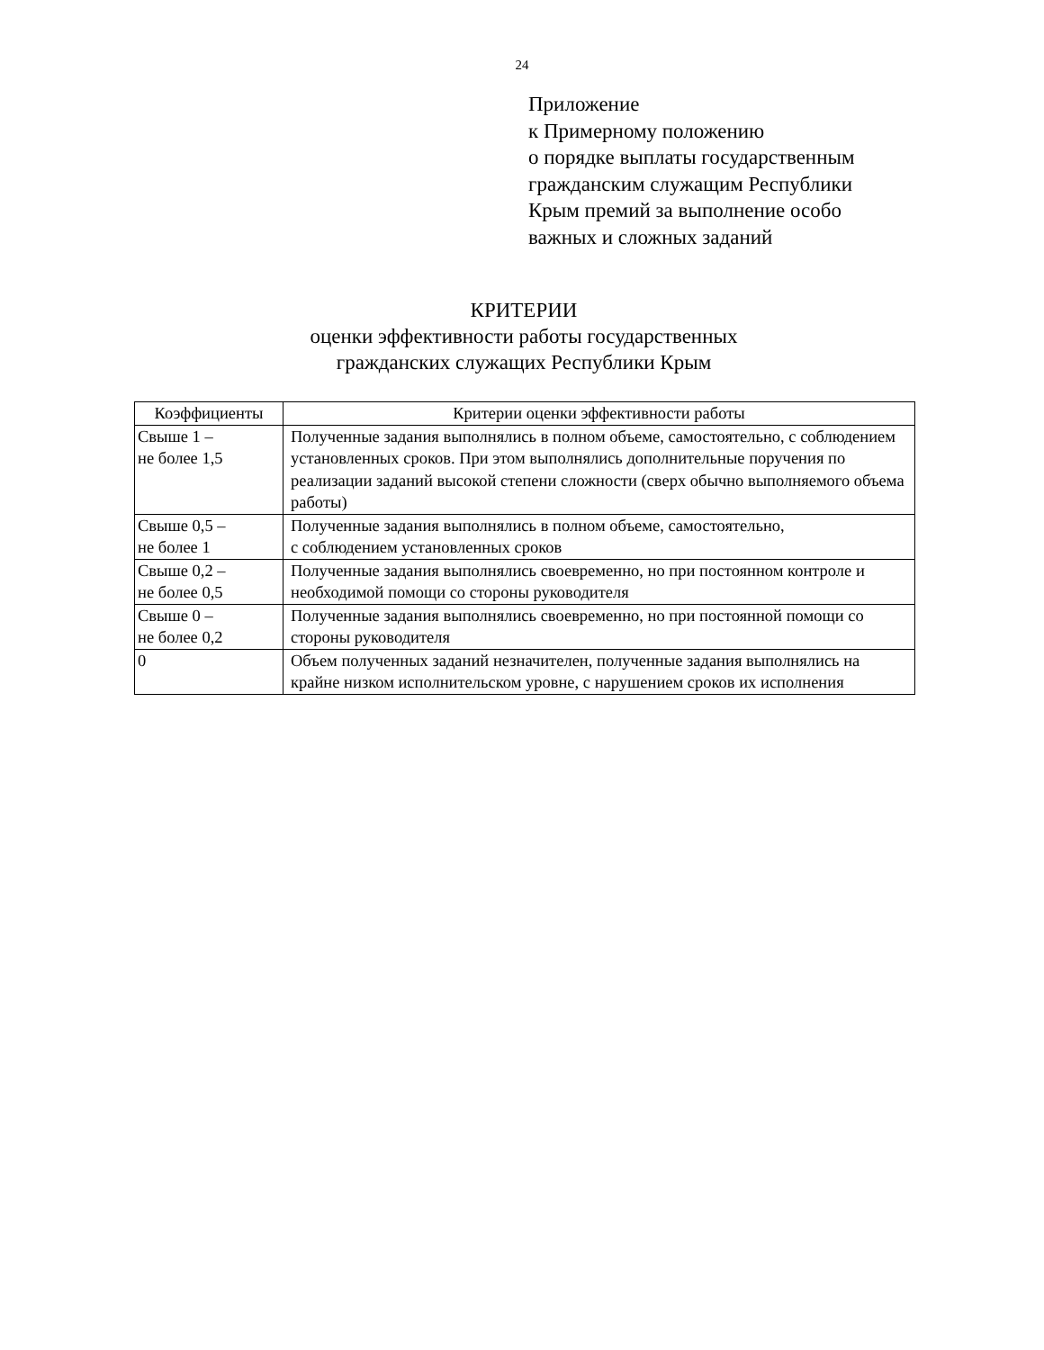24
Приложение
к Примерному положению
о порядке выплаты государственным
гражданским служащим Республики
Крым премий за выполнение особо
важных и сложных заданий
КРИТЕРИИ
оценки эффективности работы государственных
гражданских служащих Республики Крым
| Коэффициенты | Критерии оценки эффективности работы |
| --- | --- |
| Свыше 1 – не более 1,5 | Полученные задания выполнялись в полном объеме, самостоятельно, с соблюдением установленных сроков. При этом выполнялись дополнительные поручения по реализации заданий высокой степени сложности (сверх обычно выполняемого объема работы) |
| Свыше 0,5 – не более 1 | Полученные задания выполнялись в полном объеме, самостоятельно, с соблюдением установленных сроков |
| Свыше 0,2 – не более 0,5 | Полученные задания выполнялись своевременно, но при постоянном контроле и необходимой помощи со стороны руководителя |
| Свыше 0 – не более 0,2 | Полученные задания выполнялись своевременно, но при постоянной помощи со стороны руководителя |
| 0 | Объем полученных заданий незначителен, полученные задания выполнялись на крайне низком исполнительском уровне, с нарушением сроков их исполнения |